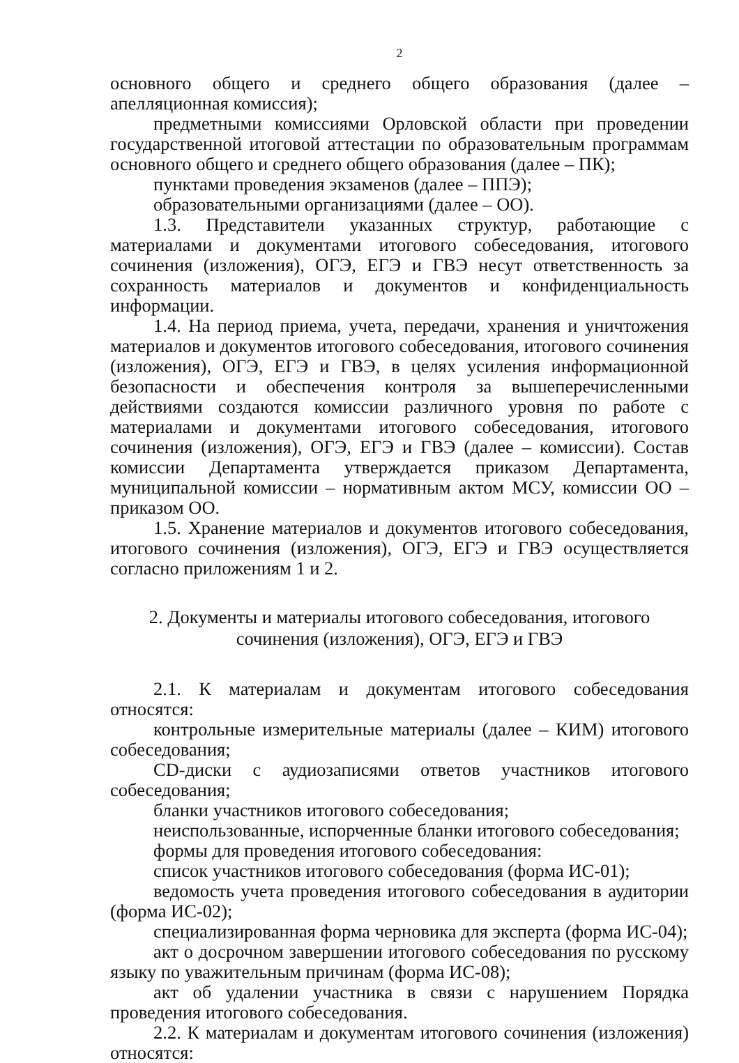2
основного общего и среднего общего образования (далее – апелляционная комиссия);
предметными комиссиями Орловской области при проведении государственной итоговой аттестации по образовательным программам основного общего и среднего общего образования (далее – ПК);
пунктами проведения экзаменов (далее – ППЭ);
образовательными организациями (далее – ОО).
1.3. Представители указанных структур, работающие с материалами и документами итогового собеседования, итогового сочинения (изложения), ОГЭ, ЕГЭ и ГВЭ несут ответственность за сохранность материалов и документов и конфиденциальность информации.
1.4. На период приема, учета, передачи, хранения и уничтожения материалов и документов итогового собеседования, итогового сочинения (изложения), ОГЭ, ЕГЭ и ГВЭ, в целях усиления информационной безопасности и обеспечения контроля за вышеперечисленными действиями создаются комиссии различного уровня по работе с материалами и документами итогового собеседования, итогового сочинения (изложения), ОГЭ, ЕГЭ и ГВЭ (далее – комиссии). Состав комиссии Департамента утверждается приказом Департамента, муниципальной комиссии – нормативным актом МСУ, комиссии ОО – приказом ОО.
1.5. Хранение материалов и документов итогового собеседования, итогового сочинения (изложения), ОГЭ, ЕГЭ и ГВЭ осуществляется согласно приложениям 1 и 2.
2. Документы и материалы итогового собеседования, итогового сочинения (изложения), ОГЭ, ЕГЭ и ГВЭ
2.1. К материалам и документам итогового собеседования относятся:
контрольные измерительные материалы (далее – КИМ) итогового собеседования;
CD-диски с аудиозаписями ответов участников итогового собеседования;
бланки участников итогового собеседования;
неиспользованные, испорченные бланки итогового собеседования;
формы для проведения итогового собеседования:
список участников итогового собеседования (форма ИС-01);
ведомость учета проведения итогового собеседования в аудитории (форма ИС-02);
специализированная форма черновика для эксперта (форма ИС-04);
акт о досрочном завершении итогового собеседования по русскому языку по уважительным причинам (форма ИС-08);
акт об удалении участника в связи с нарушением Порядка проведения итогового собеседования.
2.2. К материалам и документам итогового сочинения (изложения) относятся: